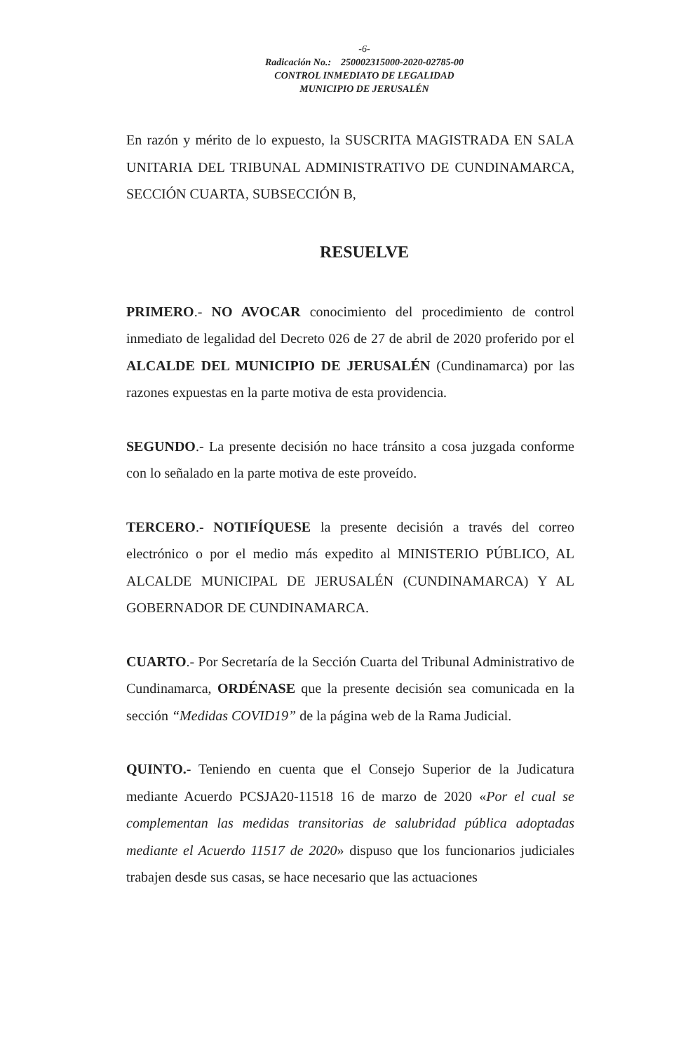-6-
Radicación No.: 250002315000-2020-02785-00
CONTROL INMEDIATO DE LEGALIDAD
MUNICIPIO DE JERUSALÉN
En razón y mérito de lo expuesto, la SUSCRITA MAGISTRADA EN SALA UNITARIA DEL TRIBUNAL ADMINISTRATIVO DE CUNDINAMARCA, SECCIÓN CUARTA, SUBSECCIÓN B,
RESUELVE
PRIMERO.- NO AVOCAR conocimiento del procedimiento de control inmediato de legalidad del Decreto 026 de 27 de abril de 2020 proferido por el ALCALDE DEL MUNICIPIO DE JERUSALÉN (Cundinamarca) por las razones expuestas en la parte motiva de esta providencia.
SEGUNDO.- La presente decisión no hace tránsito a cosa juzgada conforme con lo señalado en la parte motiva de este proveído.
TERCERO.- NOTIFÍQUESE la presente decisión a través del correo electrónico o por el medio más expedito al MINISTERIO PÚBLICO, AL ALCALDE MUNICIPAL DE JERUSALÉN (CUNDINAMARCA) Y AL GOBERNADOR DE CUNDINAMARCA.
CUARTO.- Por Secretaría de la Sección Cuarta del Tribunal Administrativo de Cundinamarca, ORDÉNASE que la presente decisión sea comunicada en la sección “Medidas COVID19” de la página web de la Rama Judicial.
QUINTO.- Teniendo en cuenta que el Consejo Superior de la Judicatura mediante Acuerdo PCSJA20-11518 16 de marzo de 2020 «Por el cual se complementan las medidas transitorias de salubridad pública adoptadas mediante el Acuerdo 11517 de 2020» dispuso que los funcionarios judiciales trabajen desde sus casas, se hace necesario que las actuaciones